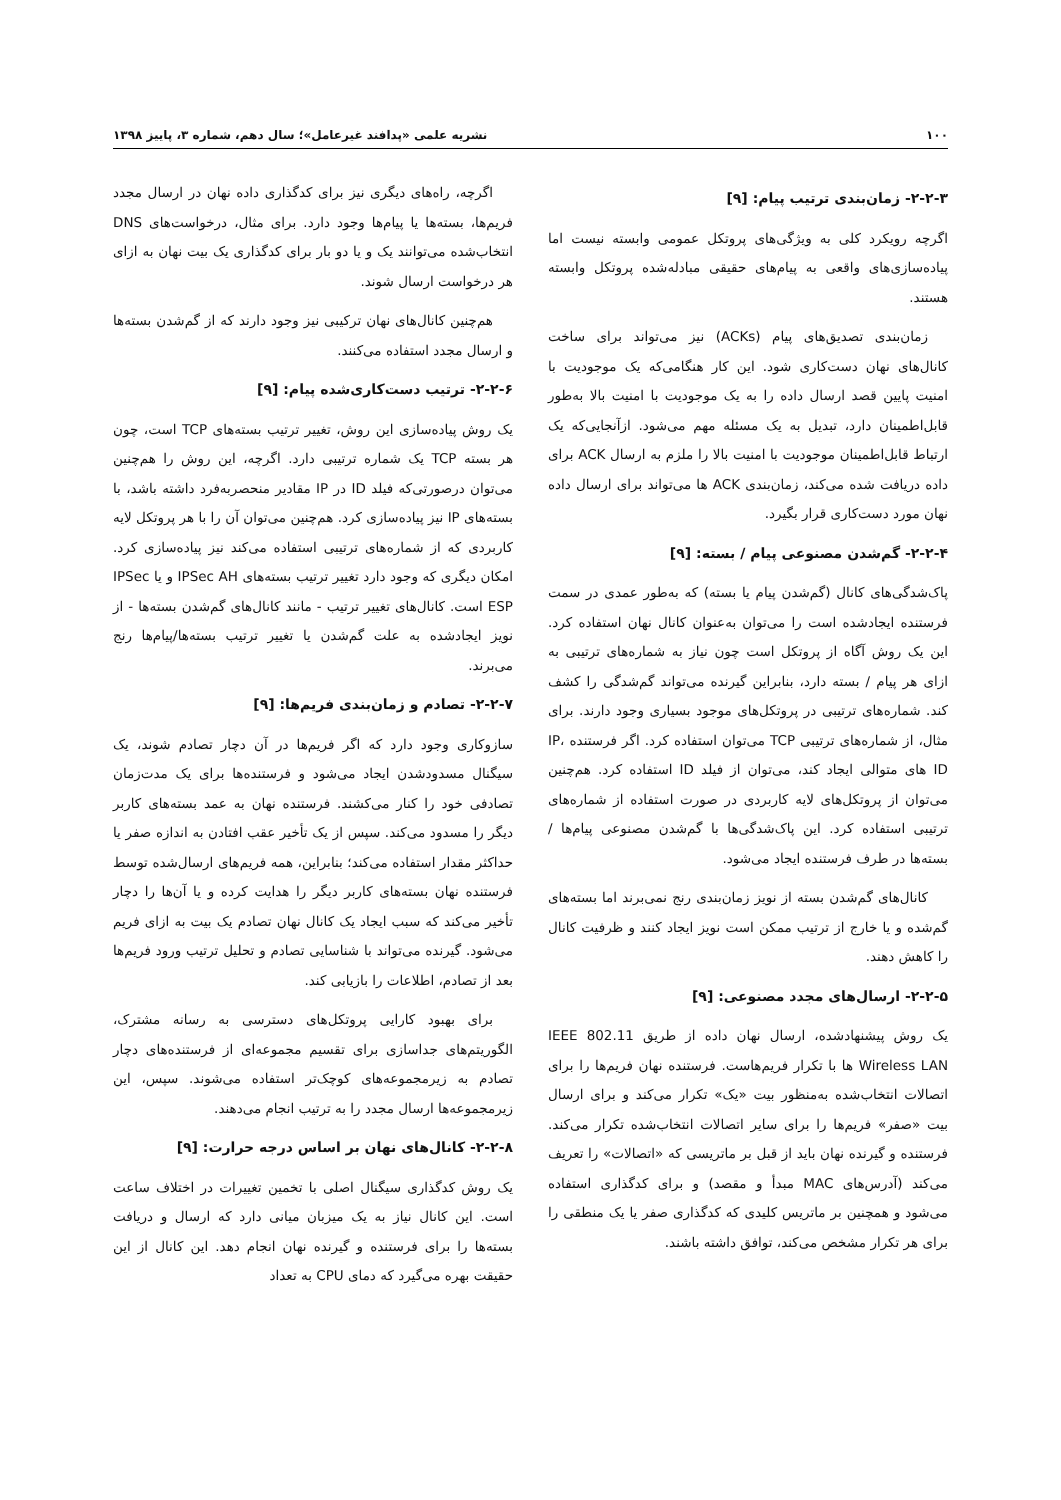۱۰۰ نشریه علمی «پدافند غیرعامل»؛ سال دهم، شماره ۳، پاییز ۱۳۹۸
۲-۲-۳- زمان‌بندی ترتیب پیام: [۹]
اگرچه رویکرد کلی به ویژگی‌های پروتکل عمومی وابسته نیست اما پیاده‌سازی‌های واقعی به پیام‌های حقیقی مبادله‌شده پروتکل وابسته هستند.
زمان‌بندی تصدیق‌های پیام (ACKs) نیز می‌تواند برای ساخت کانال‌های نهان دست‌کاری شود. این کار هنگامی‌که یک موجودیت با امنیت پایین قصد ارسال داده را به یک موجودیت با امنیت بالا به‌طور قابل‌اطمینان دارد، تبدیل به یک مسئله مهم می‌شود. ازآنجایی‌که یک ارتباط قابل‌اطمینان موجودیت با امنیت بالا را ملزم به ارسال ACK برای داده دریافت شده می‌کند، زمان‌بندی ACK ها می‌تواند برای ارسال داده نهان مورد دست‌کاری قرار بگیرد.
۲-۲-۴- گم‌شدن مصنوعی پیام / بسته: [۹]
پاک‌شدگی‌های کانال (گم‌شدن پیام یا بسته) که به‌طور عمدی در سمت فرستنده ایجادشده است را می‌توان به‌عنوان کانال نهان استفاده کرد. این یک روش آگاه از پروتکل است چون نیاز به شماره‌های ترتیبی به ازای هر پیام / بسته دارد، بنابراین گیرنده می‌تواند گم‌شدگی را کشف کند. شماره‌های ترتیبی در پروتکل‌های موجود بسیاری وجود دارند. برای مثال، از شماره‌های ترتیبی TCP می‌توان استفاده کرد. اگر فرستنده IP، ID های متوالی ایجاد کند، می‌توان از فیلد ID استفاده کرد. هم‌چنین می‌توان از پروتکل‌های لایه کاربردی در صورت استفاده از شماره‌های ترتیبی استفاده کرد. این پاک‌شدگی‌ها با گم‌شدن مصنوعی پیام‌ها / بسته‌ها در طرف فرستنده ایجاد می‌شود.
کانال‌های گم‌شدن بسته از نویز زمان‌بندی رنج نمی‌برند اما بسته‌های گم‌شده و یا خارج از ترتیب ممکن است نویز ایجاد کنند و ظرفیت کانال را کاهش دهند.
۲-۲-۵- ارسال‌های مجدد مصنوعی: [۹]
یک روش پیشنهادشده، ارسال نهان داده از طریق IEEE 802.11 Wireless LAN ها با تکرار فریم‌هاست. فرستنده نهان فریم‌ها را برای اتصالات انتخاب‌شده به‌منظور بیت «یک» تکرار می‌کند و برای ارسال بیت «صفر» فریم‌ها را برای سایر اتصالات انتخاب‌شده تکرار می‌کند. فرستنده و گیرنده نهان باید از قبل بر ماتریسی که «اتصالات» را تعریف می‌کند (آدرس‌های MAC مبدأ و مقصد) و برای کدگذاری استفاده می‌شود و همچنین بر ماتریس کلیدی که کدگذاری صفر یا یک منطقی را برای هر تکرار مشخص می‌کند، توافق داشته باشند.
اگرچه، راه‌های دیگری نیز برای کدگذاری داده نهان در ارسال مجدد فریم‌ها، بسته‌ها یا پیام‌ها وجود دارد. برای مثال، درخواست‌های DNS انتخاب‌شده می‌توانند یک و یا دو بار برای کدگذاری یک بیت نهان به ازای هر درخواست ارسال شوند.
هم‌چنین کانال‌های نهان ترکیبی نیز وجود دارند که از گم‌شدن بسته‌ها و ارسال مجدد استفاده می‌کنند.
۲-۲-۶- ترتیب دست‌کاری‌شده پیام: [۹]
یک روش پیاده‌سازی این روش، تغییر ترتیب بسته‌های TCP است، چون هر بسته TCP یک شماره ترتیبی دارد. اگرچه، این روش را هم‌چنین می‌توان درصورتی‌که فیلد ID در IP مقادیر منحصربه‌فرد داشته باشد، با بسته‌های IP نیز پیاده‌سازی کرد. هم‌چنین می‌توان آن را با هر پروتکل لایه کاربردی که از شماره‌های ترتیبی استفاده می‌کند نیز پیاده‌سازی کرد. امکان دیگری که وجود دارد تغییر ترتیب بسته‌های IPSec AH و یا IPSec ESP است. کانال‌های تغییر ترتیب - مانند کانال‌های گم‌شدن بسته‌ها - از نویز ایجادشده به علت گم‌شدن یا تغییر ترتیب بسته‌ها/پیام‌ها رنج می‌برند.
۲-۲-۷- تصادم و زمان‌بندی فریم‌ها: [۹]
سازوکاری وجود دارد که اگر فریم‌ها در آن دچار تصادم شوند، یک سیگنال مسدودشدن ایجاد می‌شود و فرستنده‌ها برای یک مدت‌زمان تصادفی خود را کنار می‌کشند. فرستنده نهان به عمد بسته‌های کاربر دیگر را مسدود می‌کند. سپس از یک تأخیر عقب افتادن به اندازه صفر یا حداکثر مقدار استفاده می‌کند؛ بنابراین، همه فریم‌های ارسال‌شده توسط فرستنده نهان بسته‌های کاربر دیگر را هدایت کرده و یا آن‌ها را دچار تأخیر می‌کند که سبب ایجاد یک کانال نهان تصادم یک بیت به ازای فریم می‌شود. گیرنده می‌تواند با شناسایی تصادم و تحلیل ترتیب ورود فریم‌ها بعد از تصادم، اطلاعات را بازیابی کند.
برای بهبود کارایی پروتکل‌های دسترسی به رسانه مشترک، الگوریتم‌های جداسازی برای تقسیم مجموعه‌ای از فرستنده‌های دچار تصادم به زیرمجموعه‌های کوچک‌تر استفاده می‌شوند. سپس، این زیرمجموعه‌ها ارسال مجدد را به ترتیب انجام می‌دهند.
۲-۲-۸- کانال‌های نهان بر اساس درجه حرارت: [۹]
یک روش کدگذاری سیگنال اصلی با تخمین تغییرات در اختلاف ساعت است. این کانال نیاز به یک میزبان میانی دارد که ارسال و دریافت بسته‌ها را برای فرستنده و گیرنده نهان انجام دهد. این کانال از این حقیقت بهره می‌گیرد که دمای CPU به تعداد